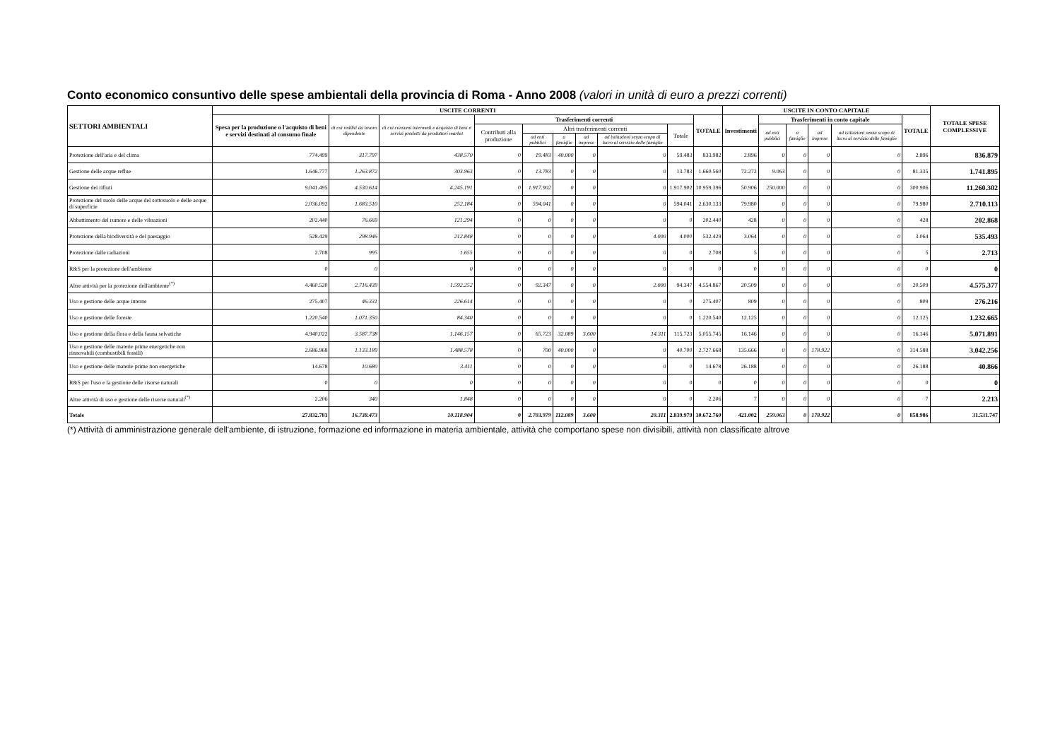Conto economico consuntivo delle spese ambientali della provincia di Roma - Anno 2008 (valori in unità di euro a prezzi correnti)
| SETTORI AMBIENTALI | USCITE CORRENTI | | | | | | | | | | USCITE IN CONTO CAPITALE | | | | | | TOTALE SPESE COMPLESSIVE |
| --- | --- | --- | --- | --- | --- | --- | --- | --- | --- | --- | --- | --- | --- | --- | --- | --- | --- |
| | Spesa per la produzione o l'acquisto di beni e servizi destinati al consumo finale | di cui redditi da lavoro dipendente | di cui consumi intermedi e acquisto di beni e servizi prodotti da produttori market | Trasferimenti correnti | | | | | | TOTALE | Investimenti | Trasferimenti in conto capitale | | | | TOTALE | |
| | | | | Contributi alla produzione | Altri trasferimenti correnti | | | | Totale | | | ad enti pubblici | a famiglie | ad imprese | ad istituzioni senza scopo di lucro al servizio delle famiglie | | |
| | | | | | ad enti pubblici | a famiglie | ad imprese | ad istituzioni senza scopo di lucro al servizio delle famiglie | | | | | | | | | |
| Protezione dell'aria e del clima | 774.499 | 317.797 | 438.570 | 0 | 19.483 | 40.000 | 0 | 0 | 59.483 | 833.982 | 2.896 | 0 | 0 | 0 | 0 | 2.896 | 836.879 |
| Gestione delle acque reflue | 1.646.777 | 1.263.872 | 303.963 | 0 | 13.783 | 0 | 0 | 0 | 13.783 | 1.660.560 | 72.272 | 9.063 | 0 | 0 | 0 | 81.335 | 1.741.895 |
| Gestione dei rifiuti | 9.041.495 | 4.530.614 | 4.245.191 | 0 | 1.917.902 | 0 | 0 | 0 | 1.917.902 | 10.959.396 | 50.906 | 250.000 | 0 | 0 | 0 | 300.906 | 11.260.302 |
| Protezione del suolo delle acque del sottosuolo e delle acque di superficie | 2.036.092 | 1.683.510 | 252.184 | 0 | 594.041 | 0 | 0 | 0 | 594.041 | 2.630.133 | 79.980 | 0 | 0 | 0 | 0 | 79.980 | 2.710.113 |
| Abbattimento del rumore e delle vibrazioni | 202.440 | 76.669 | 121.294 | 0 | 0 | 0 | 0 | 0 | 0 | 202.440 | 428 | 0 | 0 | 0 | 0 | 428 | 202.868 |
| Protezione della biodiversità e del paesaggio | 528.429 | 298.946 | 212.848 | 0 | 0 | 0 | 0 | 4.000 | 4.000 | 532.429 | 3.064 | 0 | 0 | 0 | 0 | 3.064 | 535.493 |
| Protezione dalle radiazioni | 2.708 | 995 | 1.655 | 0 | 0 | 0 | 0 | 0 | 0 | 2.708 | 5 | 0 | 0 | 0 | 0 | 5 | 2.713 |
| R&S per la protezione dell'ambiente | 0 | 0 | 0 | 0 | 0 | 0 | 0 | 0 | 0 | 0 | 0 | 0 | 0 | 0 | 0 | 0 | 0 |
| Altre attività per la protezione dell'ambiente<sup>(*)</sup> | 4.460.520 | 2.716.439 | 1.592.252 | 0 | 92.347 | 0 | 0 | 2.000 | 94.347 | 4.554.867 | 20.509 | 0 | 0 | 0 | 0 | 20.509 | 4.575.377 |
| Uso e gestione delle acque interne | 275.407 | 46.331 | 226.614 | 0 | 0 | 0 | 0 | 0 | 0 | 275.407 | 809 | 0 | 0 | 0 | 0 | 809 | 276.216 |
| Uso e gestione delle foreste | 1.220.540 | 1.071.350 | 84.340 | 0 | 0 | 0 | 0 | 0 | 0 | 1.220.540 | 12.125 | 0 | 0 | 0 | 0 | 12.125 | 1.232.665 |
| Uso e gestione della flora e della fauna selvatiche | 4.940.022 | 3.587.738 | 1.146.157 | 0 | 65.723 | 32.089 | 3.600 | 14.311 | 115.723 | 5.055.745 | 16.146 | 0 | 0 | 0 | 0 | 16.146 | 5.071.891 |
| Uso e gestione delle materie prime energetiche non rinnovabili (combustibili fossili) | 2.686.968 | 1.133.189 | 1.488.578 | 0 | 700 | 40.000 | 0 | 0 | 40.700 | 2.727.668 | 135.666 | 0 | 0 | 178.922 | 0 | 314.588 | 3.042.256 |
| Uso e gestione delle materie prime non energetiche | 14.678 | 10.680 | 3.411 | 0 | 0 | 0 | 0 | 0 | 0 | 14.678 | 26.188 | 0 | 0 | 0 | 0 | 26.188 | 40.866 |
| R&S per l'uso e la gestione delle risorse naturali | 0 | 0 | 0 | 0 | 0 | 0 | 0 | 0 | 0 | 0 | 0 | 0 | 0 | 0 | 0 | 0 | 0 |
| Altre attività di uso e gestione delle risorse naturali<sup>(*)</sup> | 2.206 | 340 | 1.848 | 0 | 0 | 0 | 0 | 0 | 0 | 2.206 | 7 | 0 | 0 | 0 | 0 | 7 | 2.213 |
| Totale | 27.832.781 | 16.738.473 | 10.118.904 | 0 | 2.703.979 | 112.089 | 3.600 | 20.311 | 2.839.979 | 30.672.760 | 421.002 | 259.063 | 0 | 178.922 | 0 | 858.986 | 31.531.747 |
(*) Attività di amministrazione generale dell'ambiente, di istruzione, formazione ed informazione in materia ambientale, attività che comportano spese non divisibili, attività non classificate altrove